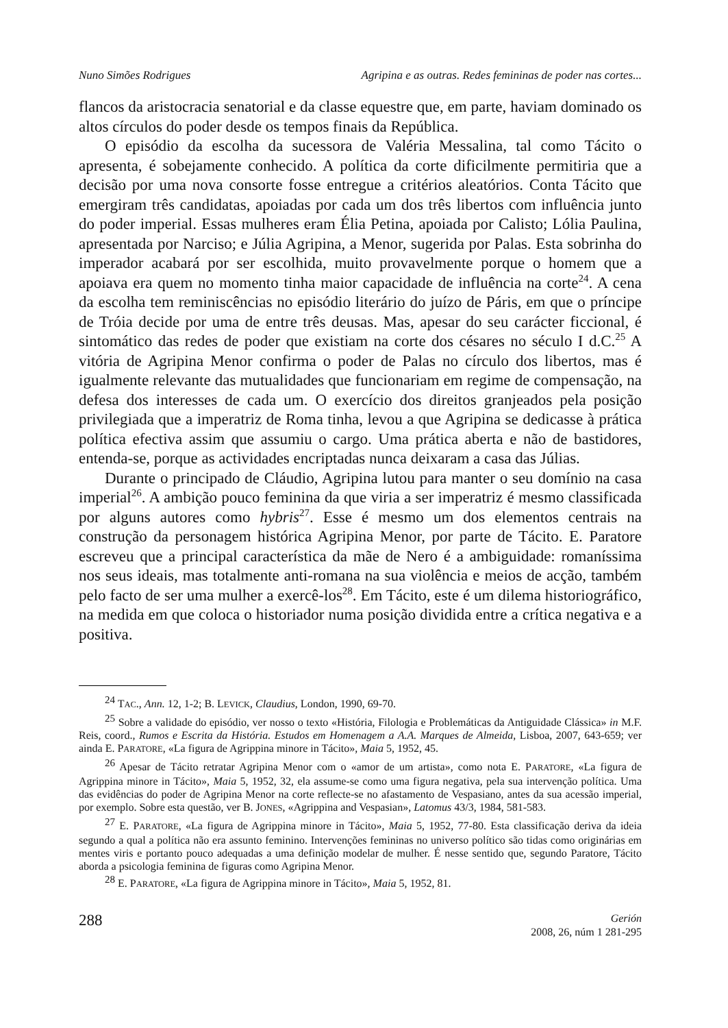Nuno Simões Rodrigues Agripina e as outras. Redes femininas de poder nas cortes...
flancos da aristocracia senatorial e da classe equestre que, em parte, haviam dominado os altos círculos do poder desde os tempos finais da República.
O episódio da escolha da sucessora de Valéria Messalina, tal como Tácito o apresenta, é sobejamente conhecido. A política da corte dificilmente permitiria que a decisão por uma nova consorte fosse entregue a critérios aleatórios. Conta Tácito que emergiram três candidatas, apoiadas por cada um dos três libertos com influência junto do poder imperial. Essas mulheres eram Élia Petina, apoiada por Calisto; Lólia Paulina, apresentada por Narciso; e Júlia Agripina, a Menor, sugerida por Palas. Esta sobrinha do imperador acabará por ser escolhida, muito provavelmente porque o homem que a apoiava era quem no momento tinha maior capacidade de influência na corte<sup>24</sup>. A cena da escolha tem reminiscências no episódio literário do juízo de Páris, em que o príncipe de Tróia decide por uma de entre três deusas. Mas, apesar do seu carácter ficcional, é sintomático das redes de poder que existiam na corte dos césares no século I d.C.<sup>25</sup> A vitória de Agripina Menor confirma o poder de Palas no círculo dos libertos, mas é igualmente relevante das mutualidades que funcionariam em regime de compensação, na defesa dos interesses de cada um. O exercício dos direitos granjeados pela posição privilegiada que a imperatriz de Roma tinha, levou a que Agripina se dedicasse à prática política efectiva assim que assumiu o cargo. Uma prática aberta e não de bastidores, entenda-se, porque as actividades encriptadas nunca deixaram a casa das Júlias.
Durante o principado de Cláudio, Agripina lutou para manter o seu domínio na casa imperial<sup>26</sup>. A ambição pouco feminina da que viria a ser imperatriz é mesmo classificada por alguns autores como hybris<sup>27</sup>. Esse é mesmo um dos elementos centrais na construção da personagem histórica Agripina Menor, por parte de Tácito. E. Paratore escreveu que a principal característica da mãe de Nero é a ambiguidade: romaníssima nos seus ideais, mas totalmente anti-romana na sua violência e meios de acção, também pelo facto de ser uma mulher a exercê-los<sup>28</sup>. Em Tácito, este é um dilema historiográfico, na medida em que coloca o historiador numa posição dividida entre a crítica negativa e a positiva.
<sup>24</sup> TAC., Ann. 12, 1-2; B. LEVICK, Claudius, London, 1990, 69-70.
<sup>25</sup> Sobre a validade do episódio, ver nosso o texto «História, Filologia e Problemáticas da Antiguidade Clássica» in M.F. Reis, coord., Rumos e Escrita da História. Estudos em Homenagem a A.A. Marques de Almeida, Lisboa, 2007, 643-659; ver ainda E. PARATORE, «La figura de Agrippina minore in Tácito», Maia 5, 1952, 45.
<sup>26</sup> Apesar de Tácito retratar Agripina Menor com o «amor de um artista», como nota E. PARATORE, «La figura de Agrippina minore in Tácito», Maia 5, 1952, 32, ela assume-se como uma figura negativa, pela sua intervenção política. Uma das evidências do poder de Agripina Menor na corte reflecte-se no afastamento de Vespasiano, antes da sua acessão imperial, por exemplo. Sobre esta questão, ver B. JONES, «Agrippina and Vespasian», Latomus 43/3, 1984, 581-583.
<sup>27</sup> E. PARATORE, «La figura de Agrippina minore in Tácito», Maia 5, 1952, 77-80. Esta classificação deriva da ideia segundo a qual a política não era assunto feminino. Intervenções femininas no universo político são tidas como originárias em mentes viris e portanto pouco adequadas a uma definição modelar de mulher. É nesse sentido que, segundo Paratore, Tácito aborda a psicologia feminina de figuras como Agripina Menor.
<sup>28</sup> E. PARATORE, «La figura de Agrippina minore in Tácito», Maia 5, 1952, 81.
288
Gerión
2008, 26, núm 1 281-295